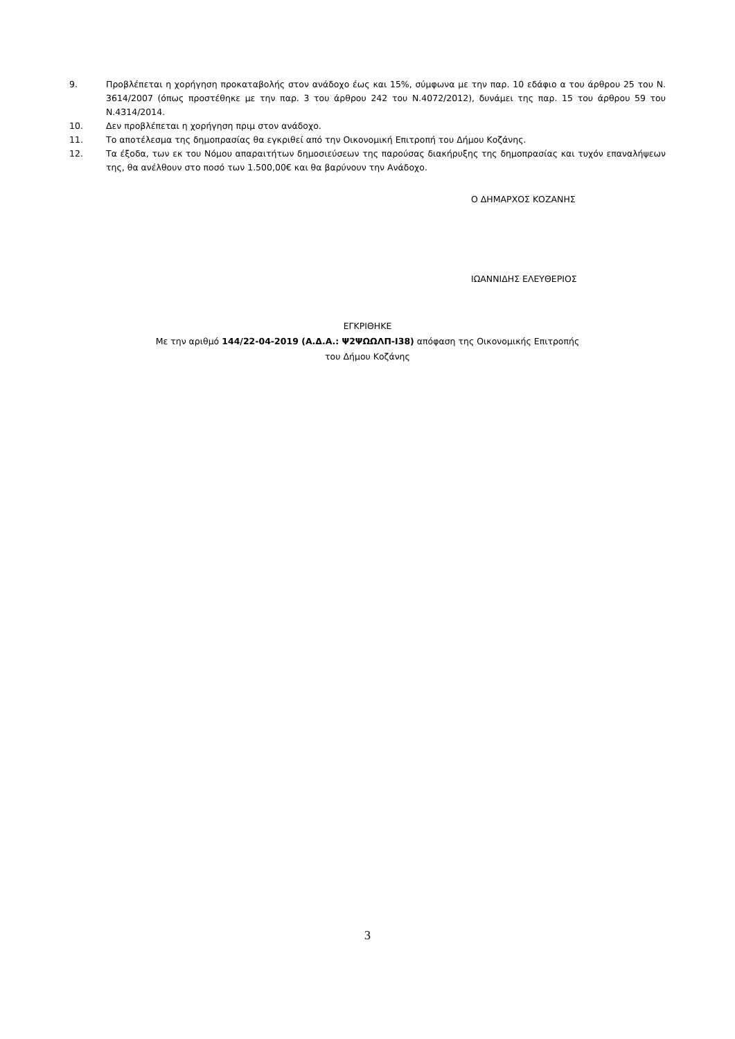9. Προβλέπεται η χορήγηση προκαταβολής στον ανάδοχο έως και 15%, σύμφωνα με την παρ. 10 εδάφιο α του άρθρου 25 του Ν. 3614/2007 (όπως προστέθηκε με την παρ. 3 του άρθρου 242 του Ν.4072/2012), δυνάμει της παρ. 15 του άρθρου 59 του Ν.4314/2014.
10. Δεν προβλέπεται η χορήγηση πριμ στον ανάδοχο.
11. Το αποτέλεσμα της δημοπρασίας θα εγκριθεί από την Οικονομική Επιτροπή του Δήμου Κοζάνης.
12. Τα έξοδα, των εκ του Νόμου απαραιτήτων δημοσιεύσεων της παρούσας διακήρυξης της δημοπρασίας και τυχόν επαναλήψεων της, θα ανέλθουν στο ποσό των 1.500,00€ και θα βαρύνουν την Ανάδοχο.
Ο ΔΗΜΑΡΧΟΣ ΚΟΖΑΝΗΣ
ΙΩΑΝΝΙΔΗΣ ΕΛΕΥΘΕΡΙΟΣ
ΕΓΚΡΙΘΗΚΕ
Με την αριθμό 144/22-04-2019 (Α.Δ.Α.: Ψ2ΨΩΩΛΠ-Ι38) απόφαση της Οικονομικής Επιτροπής
του Δήμου Κοζάνης
3